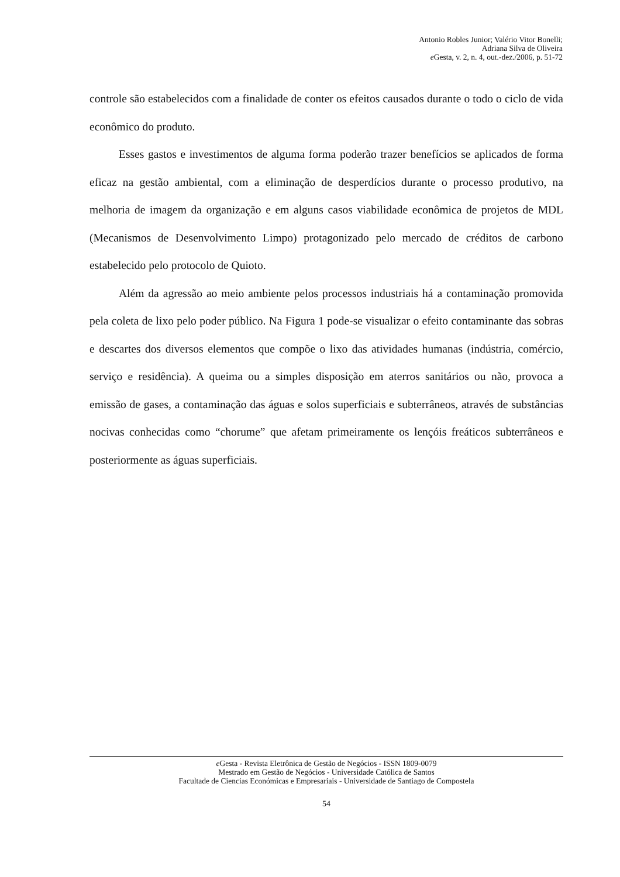Antonio Robles Junior; Valério Vitor Bonelli;
Adriana Silva de Oliveira
e Gesta, v. 2, n. 4, out.-dez./2006, p. 51-72
controle são estabelecidos com a finalidade de conter os efeitos causados durante o todo o ciclo de vida econômico do produto.
Esses gastos e investimentos de alguma forma poderão trazer benefícios se aplicados de forma eficaz na gestão ambiental, com a eliminação de desperdícios durante o processo produtivo, na melhoria de imagem da organização e em alguns casos viabilidade econômica de projetos de MDL (Mecanismos de Desenvolvimento Limpo) protagonizado pelo mercado de créditos de carbono estabelecido pelo protocolo de Quioto.
Além da agressão ao meio ambiente pelos processos industriais há a contaminação promovida pela coleta de lixo pelo poder público. Na Figura 1 pode-se visualizar o efeito contaminante das sobras e descartes dos diversos elementos que compõe o lixo das atividades humanas (indústria, comércio, serviço e residência). A queima ou a simples disposição em aterros sanitários ou não, provoca a emissão de gases, a contaminação das águas e solos superficiais e subterrâneos, através de substâncias nocivas conhecidas como “chorume” que afetam primeiramente os lençóis freáticos subterrâneos e posteriormente as águas superficiais.
e Gesta - Revista Eletrônica de Gestão de Negócios - ISSN 1809-0079
Mestrado em Gestão de Negócios - Universidade Católica de Santos
Facultade de Ciencias Económicas e Empresariais - Universidade de Santiago de Compostela
54